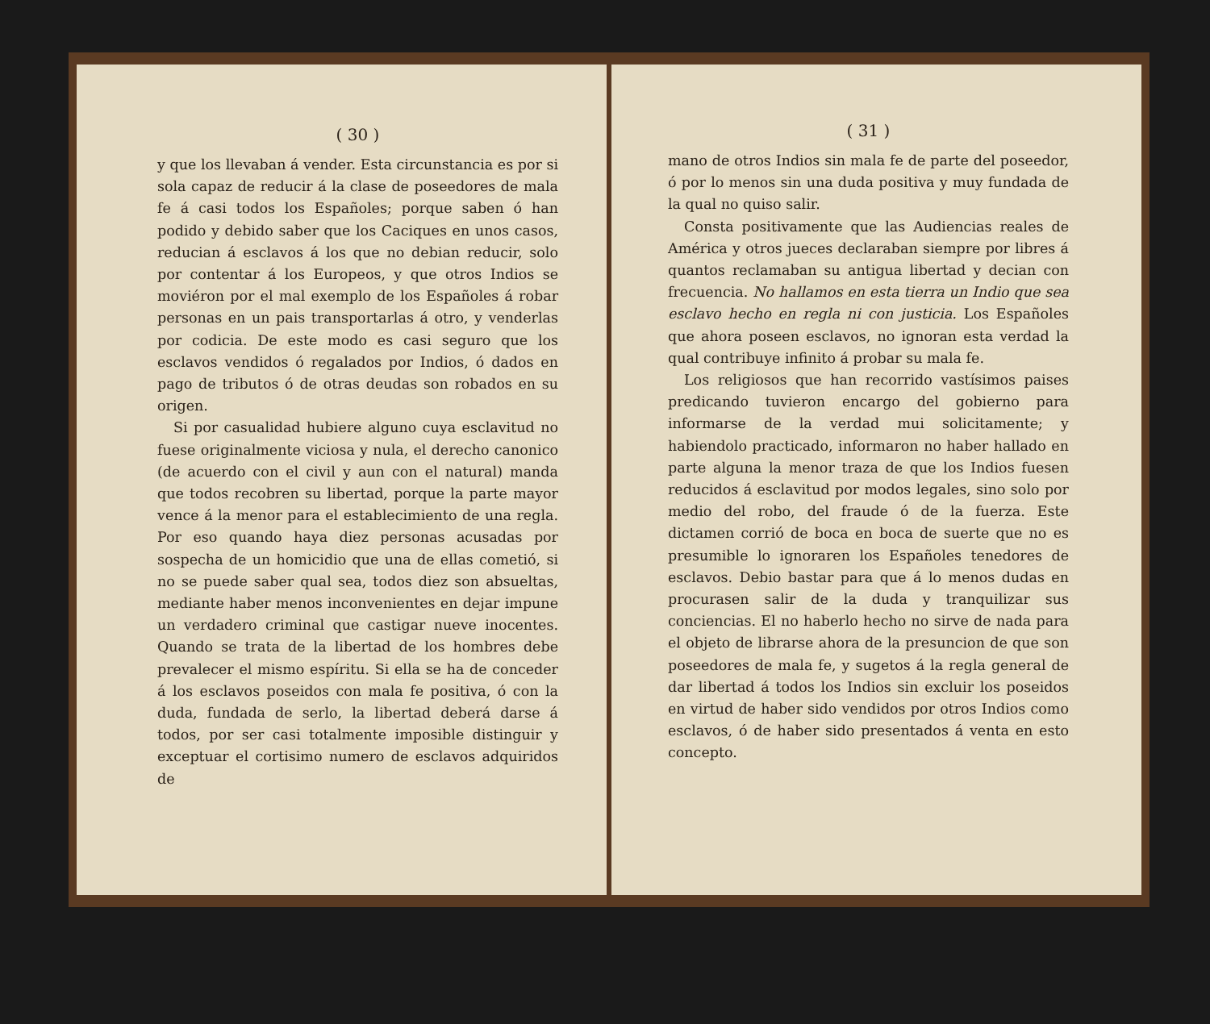( 30 )
y que los llevaban á vender. Esta circunstancia es por si sola capaz de reducir á la clase de poseedores de mala fe á casi todos los Españoles; porque saben ó han podido y debido saber que los Caciques en unos casos, reducian á esclavos á los que no debian reducir, solo por contentar á los Europeos, y que otros Indios se moviéron por el mal exemplo de los Españoles á robar personas en un pais transportarlas á otro, y venderlas por codicia. De este modo es casi seguro que los esclavos vendidos ó regalados por Indios, ó dados en pago de tributos ó de otras deudas son robados en su origen.
Si por casualidad hubiere alguno cuya esclavitud no fuese originalmente viciosa y nula, el derecho canonico (de acuerdo con el civil y aun con el natural) manda que todos recobren su libertad, porque la parte mayor vence á la menor para el establecimiento de una regla. Por eso quando haya diez personas acusadas por sospecha de un homicidio que una de ellas cometió, si no se puede saber qual sea, todos diez son absueltas, mediante haber menos inconvenientes en dejar impune un verdadero criminal que castigar nueve inocentes. Quando se trata de la libertad de los hombres debe prevalecer el mismo espíritu. Si ella se ha de conceder á los esclavos poseidos con mala fe positiva, ó con la duda, fundada de serlo, la libertad deberá darse á todos, por ser casi totalmente imposible distinguir y exceptuar el cortisimo numero de esclavos adquiridos de
( 31 )
mano de otros Indios sin mala fe de parte del poseedor, ó por lo menos sin una duda positiva y muy fundada de la qual no quiso salir.
Consta positivamente que las Audiencias reales de América y otros jueces declaraban siempre por libres á quantos reclamaban su antigua libertad y decian con frecuencia. No hallamos en esta tierra un Indio que sea esclavo hecho en regla ni con justicia. Los Españoles que ahora poseen esclavos, no ignoran esta verdad la qual contribuye infinito á probar su mala fe.
Los religiosos que han recorrido vastísimos paises predicando tuvieron encargo del gobierno para informarse de la verdad mui solicitamente; y habiendolo practicado, informaron no haber hallado en parte alguna la menor traza de que los Indios fuesen reducidos á esclavitud por modos legales, sino solo por medio del robo, del fraude ó de la fuerza. Este dictamen corrió de boca en boca de suerte que no es presumible lo ignoraren los Españoles tenedores de esclavos. Debio bastar para que á lo menos dudas en procurasen salir de la duda y tranquilizar sus conciencias. El no haberlo hecho no sirve de nada para el objeto de librarse ahora de la presuncion de que son poseedores de mala fe, y sugetos á la regla general de dar libertad á todos los Indios sin excluir los poseidos en virtud de haber sido vendidos por otros Indios como esclavos, ó de haber sido presentados á venta en esto concepto.